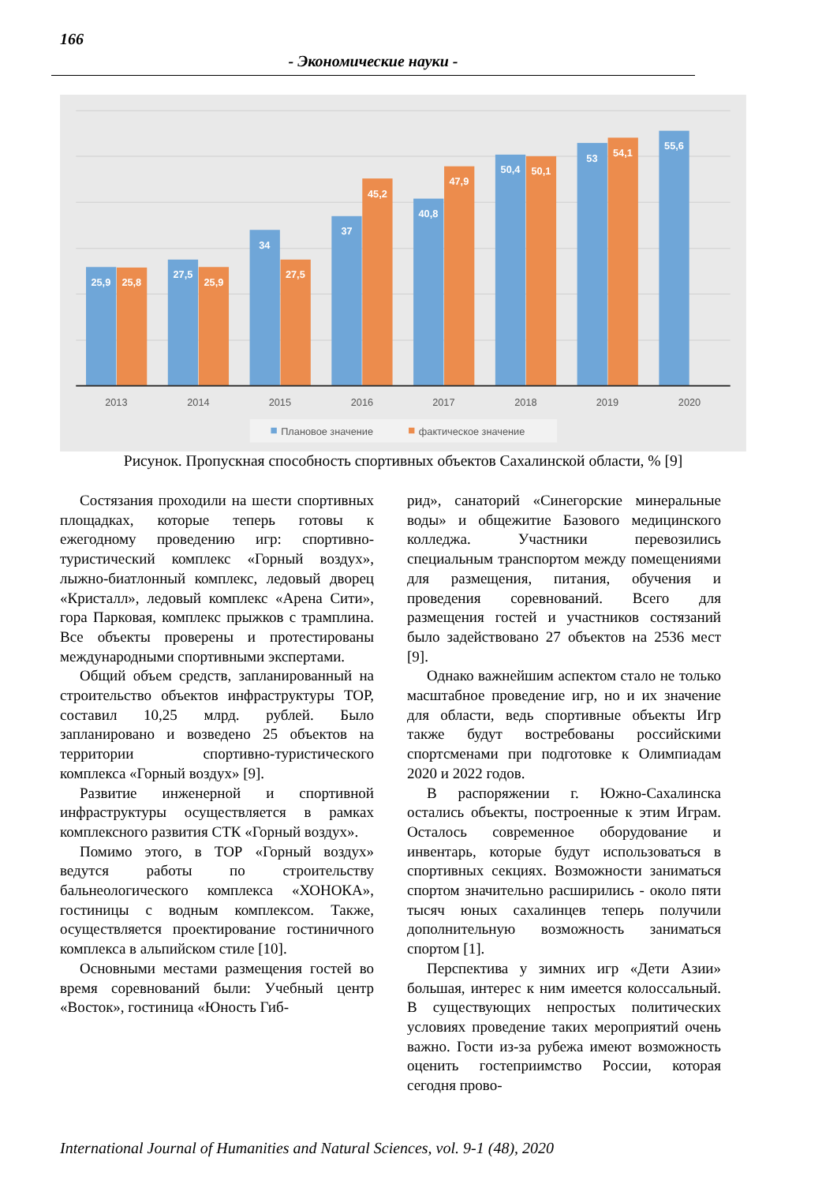166
- Экономические науки -
25,9
25,8
27,5
25,9
34
27,5
37
45,2
40,8
47,9
50,4
50,1
53
54,1
55,6
2013
2014
2015
2016
2017
2018
2019
2020
Плановое значение
фактическое значение
Рисунок. Пропускная способность спортивных объектов Сахалинской области, % [9]
Состязания проходили на шести спортивных площадках, которые теперь готовы к ежегодному проведению игр: спортивно-туристический комплекс «Горный воздух», лыжно-биатлонный комплекс, ледовый дворец «Кристалл», ледовый комплекс «Арена Сити», гора Парковая, комплекс прыжков с трамплина. Все объекты проверены и протестированы международными спортивными экспертами.
Общий объем средств, запланированный на строительство объектов инфраструктуры ТОР, составил 10,25 млрд. рублей. Было запланировано и возведено 25 объектов на территории спортивно-туристического комплекса «Горный воздух» [9].
Развитие инженерной и спортивной инфраструктуры осуществляется в рамках комплексного развития СТК «Горный воздух».
Помимо этого, в ТОР «Горный воздух» ведутся работы по строительству бальнеологического комплекса «ХОНОКА», гостиницы с водным комплексом. Также, осуществляется проектирование гостиничного комплекса в альпийском стиле [10].
Основными местами размещения гостей во время соревнований были: Учебный центр «Восток», гостиница «Юность Гиб-
рид», санаторий «Синегорские минеральные воды» и общежитие Базового медицинского колледжа. Участники перевозились специальным транспортом между помещениями для размещения, питания, обучения и проведения соревнований. Всего для размещения гостей и участников состязаний было задействовано 27 объектов на 2536 мест [9].
Однако важнейшим аспектом стало не только масштабное проведение игр, но и их значение для области, ведь спортивные объекты Игр также будут востребованы российскими спортсменами при подготовке к Олимпиадам 2020 и 2022 годов.
В распоряжении г. Южно-Сахалинска остались объекты, построенные к этим Играм. Осталось современное оборудование и инвентарь, которые будут использоваться в спортивных секциях. Возможности заниматься спортом значительно расширились - около пяти тысяч юных сахалинцев теперь получили дополнительную возможность заниматься спортом [1].
Перспектива у зимних игр «Дети Азии» большая, интерес к ним имеется колоссальный. В существующих непростых политических условиях проведение таких мероприятий очень важно. Гости из-за рубежа имеют возможность оценить гостеприимство России, которая сегодня прово-
International Journal of Humanities and Natural Sciences, vol. 9-1 (48), 2020